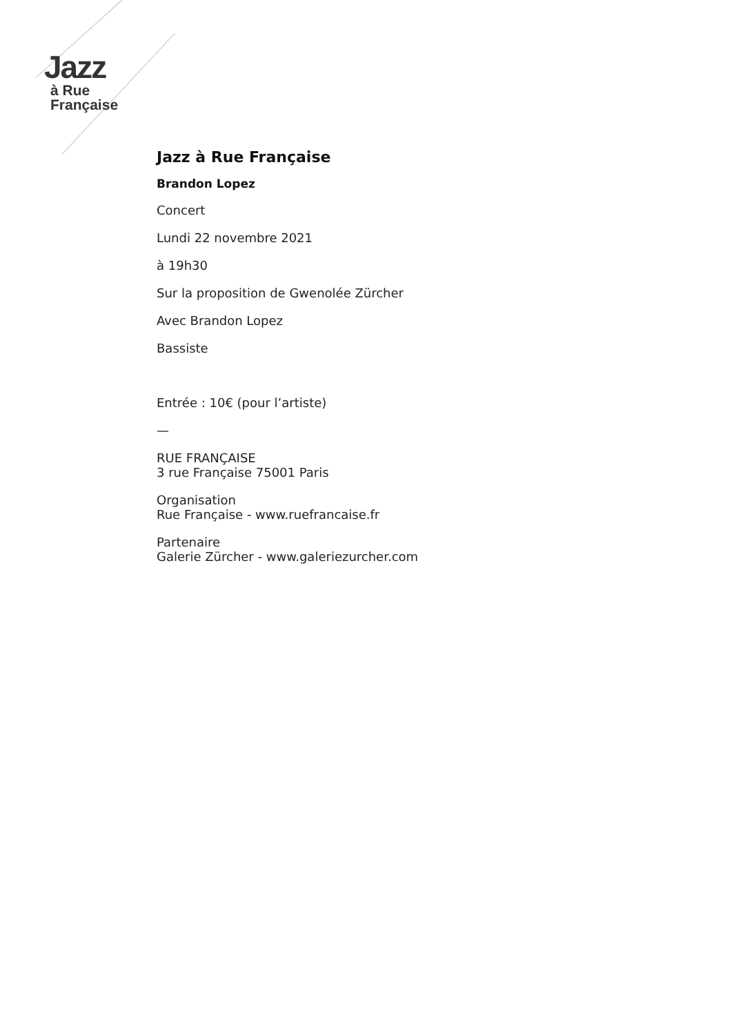Jazz
à Rue
Française
Jazz à Rue Française
Brandon Lopez
Concert
Lundi 22 novembre 2021
à 19h30
Sur la proposition de Gwenolée Zürcher
Avec Brandon Lopez
Bassiste
Entrée : 10€ (pour l’artiste)
—
RUE FRANÇAISE
3 rue Française 75001 Paris
Organisation
Rue Française - www.ruefrancaise.fr
Partenaire
Galerie Zürcher - www.galeriezurcher.com